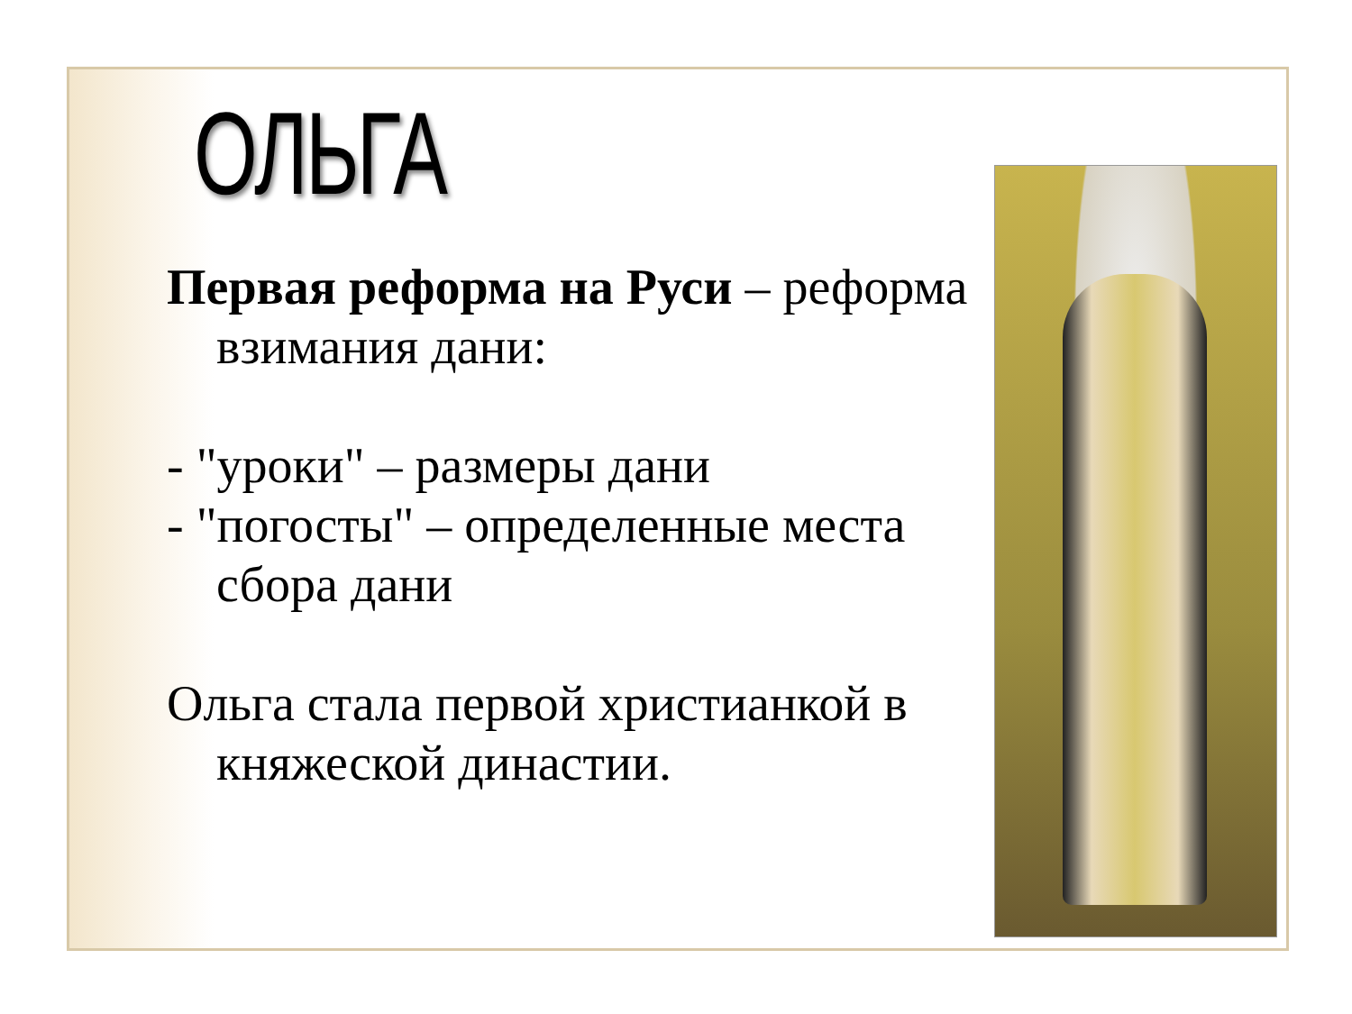ОЛЬГА
Первая реформа на Руси – реформа взимания дани:
- "уроки" – размеры дани
- "погосты" – определенные места сбора дани
Ольга стала первой христианкой в княжеской династии.